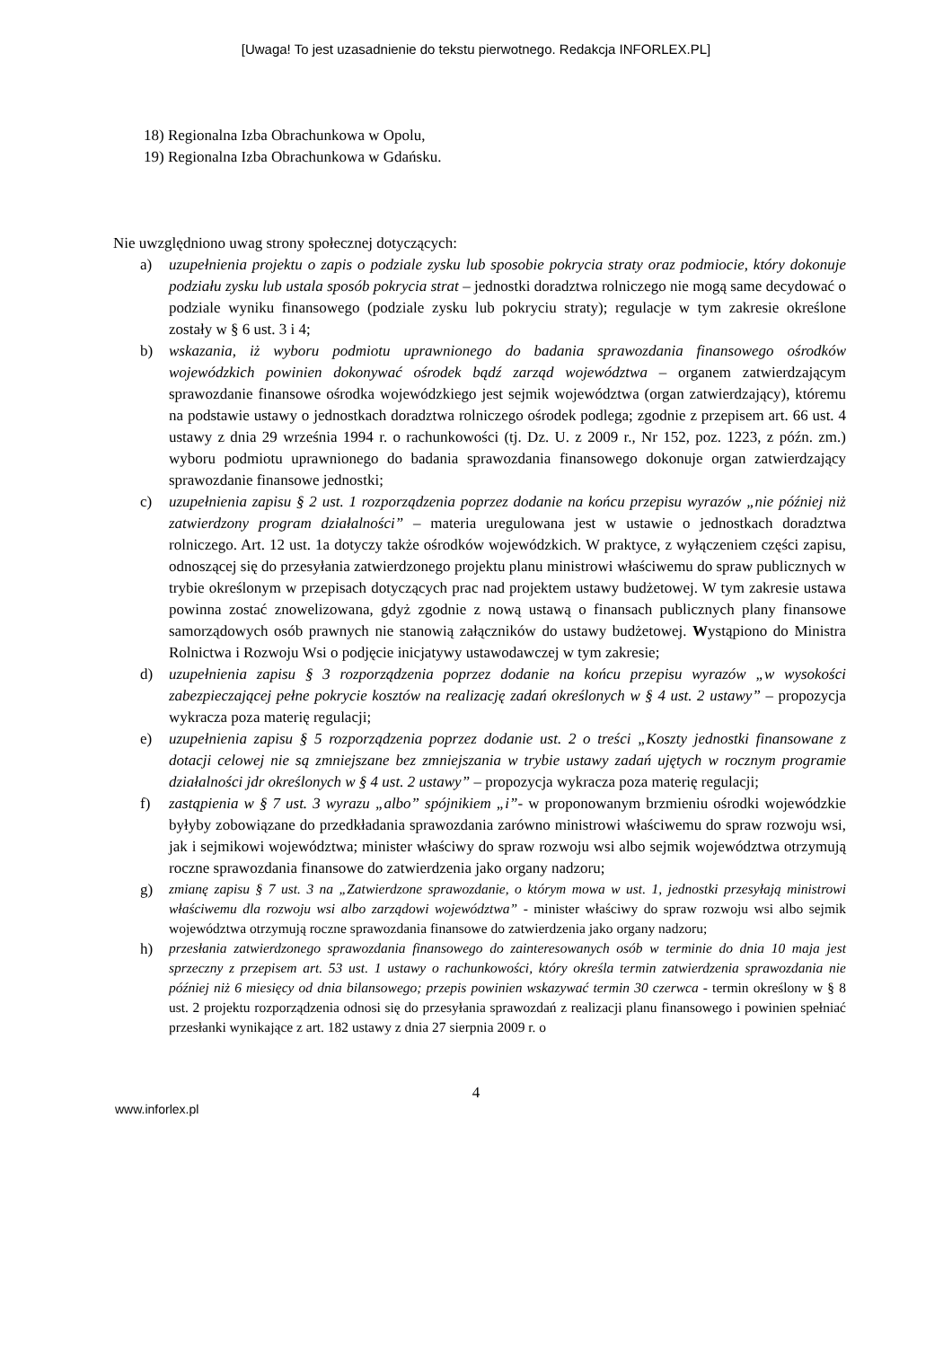[Uwaga! To jest uzasadnienie do tekstu pierwotnego. Redakcja INFORLEX.PL]
18) Regionalna Izba Obrachunkowa w Opolu,
19) Regionalna Izba Obrachunkowa w Gdańsku.
Nie uwzględniono uwag strony społecznej dotyczących:
a) uzupełnienia projektu o zapis o podziale zysku lub sposobie pokrycia straty oraz podmiocie, który dokonuje podziału zysku lub ustala sposób pokrycia strat – jednostki doradztwa rolniczego nie mogą same decydować o podziale wyniku finansowego (podziale zysku lub pokryciu straty); regulacje w tym zakresie określone zostały w § 6 ust. 3 i 4;
b) wskazania, iż wyboru podmiotu uprawnionego do badania sprawozdania finansowego ośrodków wojewódzkich powinien dokonywać ośrodek bądź zarząd województwa – organem zatwierdzającym sprawozdanie finansowe ośrodka wojewódzkiego jest sejmik województwa (organ zatwierdzający), któremu na podstawie ustawy o jednostkach doradztwa rolniczego ośrodek podlega; zgodnie z przepisem art. 66 ust. 4 ustawy z dnia 29 września 1994 r. o rachunkowości (tj. Dz. U. z 2009 r., Nr 152, poz. 1223, z późn. zm.) wyboru podmiotu uprawnionego do badania sprawozdania finansowego dokonuje organ zatwierdzający sprawozdanie finansowe jednostki;
c) uzupełnienia zapisu § 2 ust. 1 rozporządzenia poprzez dodanie na końcu przepisu wyrazów „nie później niż zatwierdzony program działalności” – materia uregulowana jest w ustawie o jednostkach doradztwa rolniczego. Art. 12 ust. 1a dotyczy także ośrodków wojewódzkich. W praktyce, z wyłączeniem części zapisu, odnoszącej się do przesyłania zatwierdzonego projektu planu ministrowi właściwemu do spraw publicznych w trybie określonym w przepisach dotyczących prac nad projektem ustawy budżetowej. W tym zakresie ustawa powinna zostać znowelizowana, gdyż zgodnie z nową ustawą o finansach publicznych plany finansowe samorządowych osób prawnych nie stanowią załączników do ustawy budżetowej. Wystąpiono do Ministra Rolnictwa i Rozwoju Wsi o podjęcie inicjatywy ustawodawczej w tym zakresie;
d) uzupełnienia zapisu § 3 rozporządzenia poprzez dodanie na końcu przepisu wyrazów „w wysokości zabezpieczającej pełne pokrycie kosztów na realizację zadań określonych w § 4 ust. 2 ustawy” – propozycja wykracza poza materię regulacji;
e) uzupełnienia zapisu § 5 rozporządzenia poprzez dodanie ust. 2 o treści „Koszty jednostki finansowane z dotacji celowej nie są zmniejszane bez zmniejszania w trybie ustawy zadań ujętych w rocznym programie działalności jdr określonych w § 4 ust. 2 ustawy” – propozycja wykracza poza materię regulacji;
f) zastąpienia w § 7 ust. 3 wyrazu „albo” spójnikiem „i”- w proponowanym brzmieniu ośrodki wojewódzkie byłyby zobowiązane do przedkładania sprawozdania zarówno ministrowi właściwemu do spraw rozwoju wsi, jak i sejmikowi województwa; minister właściwy do spraw rozwoju wsi albo sejmik województwa otrzymują roczne sprawozdania finansowe do zatwierdzenia jako organy nadzoru;
g) zmianę zapisu § 7 ust. 3 na „Zatwierdzone sprawozdanie, o którym mowa w ust. 1, jednostki przesyłają ministrowi właściwemu dla rozwoju wsi albo zarządowi województwa” - minister właściwy do spraw rozwoju wsi albo sejmik województwa otrzymują roczne sprawozdania finansowe do zatwierdzenia jako organy nadzoru;
h) przesłania zatwierdzonego sprawozdania finansowego do zainteresowanych osób w terminie do dnia 10 maja jest sprzeczny z przepisem art. 53 ust. 1 ustawy o rachunkowości, który określa termin zatwierdzenia sprawozdania nie później niż 6 miesięcy od dnia bilansowego; przepis powinien wskazywać termin 30 czerwca - termin określony w § 8 ust. 2 projektu rozporządzenia odnosi się do przesyłania sprawozdań z realizacji planu finansowego i powinien spełniać przesłanki wynikające z art. 182 ustawy z dnia 27 sierpnia 2009 r. o
4
www.inforlex.pl